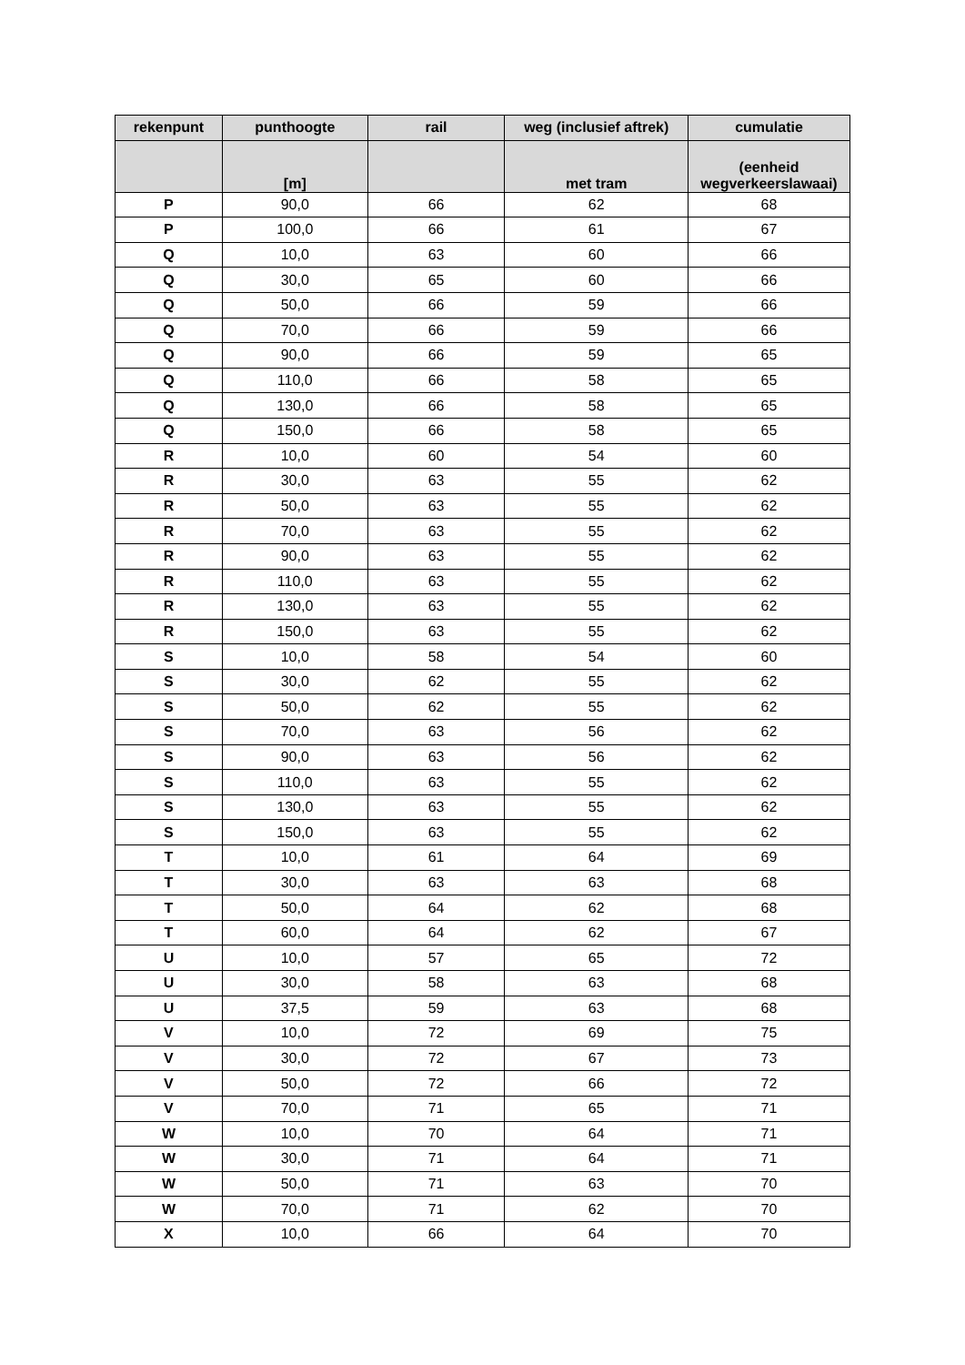| rekenpunt | punthoogte | rail | weg (inclusief aftrek) | cumulatie |
| --- | --- | --- | --- | --- |
| | [m] | | met tram | (eenheid wegverkeerslawaai) |
| P | 90,0 | 66 | 62 | 68 |
| P | 100,0 | 66 | 61 | 67 |
| Q | 10,0 | 63 | 60 | 66 |
| Q | 30,0 | 65 | 60 | 66 |
| Q | 50,0 | 66 | 59 | 66 |
| Q | 70,0 | 66 | 59 | 66 |
| Q | 90,0 | 66 | 59 | 65 |
| Q | 110,0 | 66 | 58 | 65 |
| Q | 130,0 | 66 | 58 | 65 |
| Q | 150,0 | 66 | 58 | 65 |
| R | 10,0 | 60 | 54 | 60 |
| R | 30,0 | 63 | 55 | 62 |
| R | 50,0 | 63 | 55 | 62 |
| R | 70,0 | 63 | 55 | 62 |
| R | 90,0 | 63 | 55 | 62 |
| R | 110,0 | 63 | 55 | 62 |
| R | 130,0 | 63 | 55 | 62 |
| R | 150,0 | 63 | 55 | 62 |
| S | 10,0 | 58 | 54 | 60 |
| S | 30,0 | 62 | 55 | 62 |
| S | 50,0 | 62 | 55 | 62 |
| S | 70,0 | 63 | 56 | 62 |
| S | 90,0 | 63 | 56 | 62 |
| S | 110,0 | 63 | 55 | 62 |
| S | 130,0 | 63 | 55 | 62 |
| S | 150,0 | 63 | 55 | 62 |
| T | 10,0 | 61 | 64 | 69 |
| T | 30,0 | 63 | 63 | 68 |
| T | 50,0 | 64 | 62 | 68 |
| T | 60,0 | 64 | 62 | 67 |
| U | 10,0 | 57 | 65 | 72 |
| U | 30,0 | 58 | 63 | 68 |
| U | 37,5 | 59 | 63 | 68 |
| V | 10,0 | 72 | 69 | 75 |
| V | 30,0 | 72 | 67 | 73 |
| V | 50,0 | 72 | 66 | 72 |
| V | 70,0 | 71 | 65 | 71 |
| W | 10,0 | 70 | 64 | 71 |
| W | 30,0 | 71 | 64 | 71 |
| W | 50,0 | 71 | 63 | 70 |
| W | 70,0 | 71 | 62 | 70 |
| X | 10,0 | 66 | 64 | 70 |